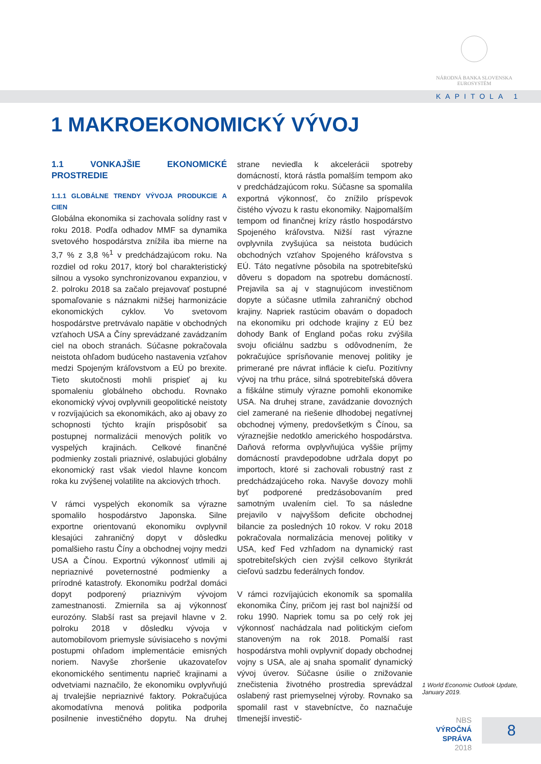NÁRODNÁ BANKA SLOVENSKA
EUROSYSTÉM
KAPITOLA 1
1 MAKROEKONOMICKÝ VÝVOJ
1.1 VONKAJŠIE EKONOMICKÉ PROSTREDIE
1.1.1 GLOBÁLNE TRENDY VÝVOJA PRODUKCIE A CIEN
Globálna ekonomika si zachovala solídny rast v roku 2018. Podľa odhadov MMF sa dynamika svetového hospodárstva znížila iba mierne na 3,7 % z 3,8 %<sup>1</sup> v predchádzajúcom roku. Na rozdiel od roku 2017, ktorý bol charakteristický silnou a vysoko synchronizovanou expanziou, v 2. polroku 2018 sa začalo prejavovať postupné spomaľovanie s náznakmi nižšej harmonizácie ekonomických cyklov. Vo svetovom hospodárstve pretrvávalo napätie v obchodných vzťahoch USA a Číny sprevádzané zavádzaním ciel na oboch stranách. Súčasne pokračovala neistota ohľadom budúceho nastavenia vzťahov medzi Spojeným kráľovstvom a EÚ po brexite. Tieto skutočnosti mohli prispieť aj ku spomaleniu globálneho obchodu. Rovnako ekonomický vývoj ovplyvnili geopolitické neistoty v rozvíjajúcich sa ekonomikách, ako aj obavy zo schopnosti týchto krajín prispôsobiť sa postupnej normalizácii menových politík vo vyspelých krajinách. Celkové finančné podmienky zostali priaznivé, oslabujúci globálny ekonomický rast však viedol hlavne koncom roka ku zvýšenej volatilite na akciových trhoch.
V rámci vyspelých ekonomík sa výrazne spomalilo hospodárstvo Japonska. Silne exportne orientovanú ekonomiku ovplyvnil klesajúci zahraničný dopyt v dôsledku pomalšieho rastu Číny a obchodnej vojny medzi USA a Čínou. Exportnú výkonnosť utlmili aj nepriaznivé poveternostné podmienky a prírodné katastrofy. Ekonomiku podržal domáci dopyt podporený priaznivým vývojom zamestnanosti. Zmiernila sa aj výkonnosť eurozóny. Slabší rast sa prejavil hlavne v 2. polroku 2018 v dôsledku vývoja v automobilovom priemysle súvisiaceho s novými postupmi ohľadom implementácie emisných noriem. Navyše zhoršenie ukazovateľov ekonomického sentimentu naprieč krajinami a odvetviami naznačilo, že ekonomiku ovplyvňujú aj trvalejšie nepriaznivé faktory. Pokračujúca akomodatívna menová politika podporila posilnenie investičného dopytu. Na druhej strane neviedla k akcelerácii spotreby domácností, ktorá rástla pomalším tempom ako v predchádzajúcom roku. Súčasne sa spomalila exportná výkonnosť, čo znížilo príspevok čistého vývozu k rastu ekonomiky. Najpomalším tempom od finančnej krízy rástlo hospodárstvo Spojeného kráľovstva. Nižší rast výrazne ovplyvnila zvyšujúca sa neistota budúcich obchodných vzťahov Spojeného kráľovstva s EÚ. Táto negatívne pôsobila na spotrebiteľskú dôveru s dopadom na spotrebu domácností. Prejavila sa aj v stagnujúcom investičnom dopyte a súčasne utlmila zahraničný obchod krajiny. Napriek rastúcim obavám o dopadoch na ekonomiku pri odchode krajiny z EÚ bez dohody Bank of England počas roku zvýšila svoju oficiálnu sadzbu s odôvodnením, že pokračujúce sprísňovanie menovej politiky je primerané pre návrat inflácie k cieľu. Pozitívny vývoj na trhu práce, silná spotrebiteľská dôvera a fiškálne stimuly výrazne pomohli ekonomike USA. Na druhej strane, zavádzanie dovozných ciel zamerané na riešenie dlhodobej negatívnej obchodnej výmeny, predovšetkým s Čínou, sa výraznejšie nedotklo amerického hospodárstva. Daňová reforma ovplyvňujúca vyššie príjmy domácností pravdepodobne udržala dopyt po importoch, ktoré si zachovali robustný rast z predchádzajúceho roka. Navyše dovozy mohli byť podporené predzásobovaním pred samotným uvalením ciel. To sa následne prejavilo v najvyššom deficite obchodnej bilancie za posledných 10 rokov. V roku 2018 pokračovala normalizácia menovej politiky v USA, keď Fed vzhľadom na dynamický rast spotrebiteľských cien zvýšil celkovo štyrikrát cieľovú sadzbu federálnych fondov.
V rámci rozvíjajúcich ekonomík sa spomalila ekonomika Číny, pričom jej rast bol najnižší od roku 1990. Napriek tomu sa po celý rok jej výkonnosť nachádzala nad politickým cieľom stanoveným na rok 2018. Pomalší rast hospodárstva mohli ovplyvniť dopady obchodnej vojny s USA, ale aj snaha spomaliť dynamický vývoj úverov. Súčasne úsilie o znižovanie znečistenia životného prostredia sprevádzal oslabený rast priemyselnej výroby. Rovnako sa spomalil rast v stavebníctve, čo naznačuje tlmenejší investič-
1 World Economic Outlook Update, January 2019.
NBS
VÝROČNÁ SPRÁVA
2018
8